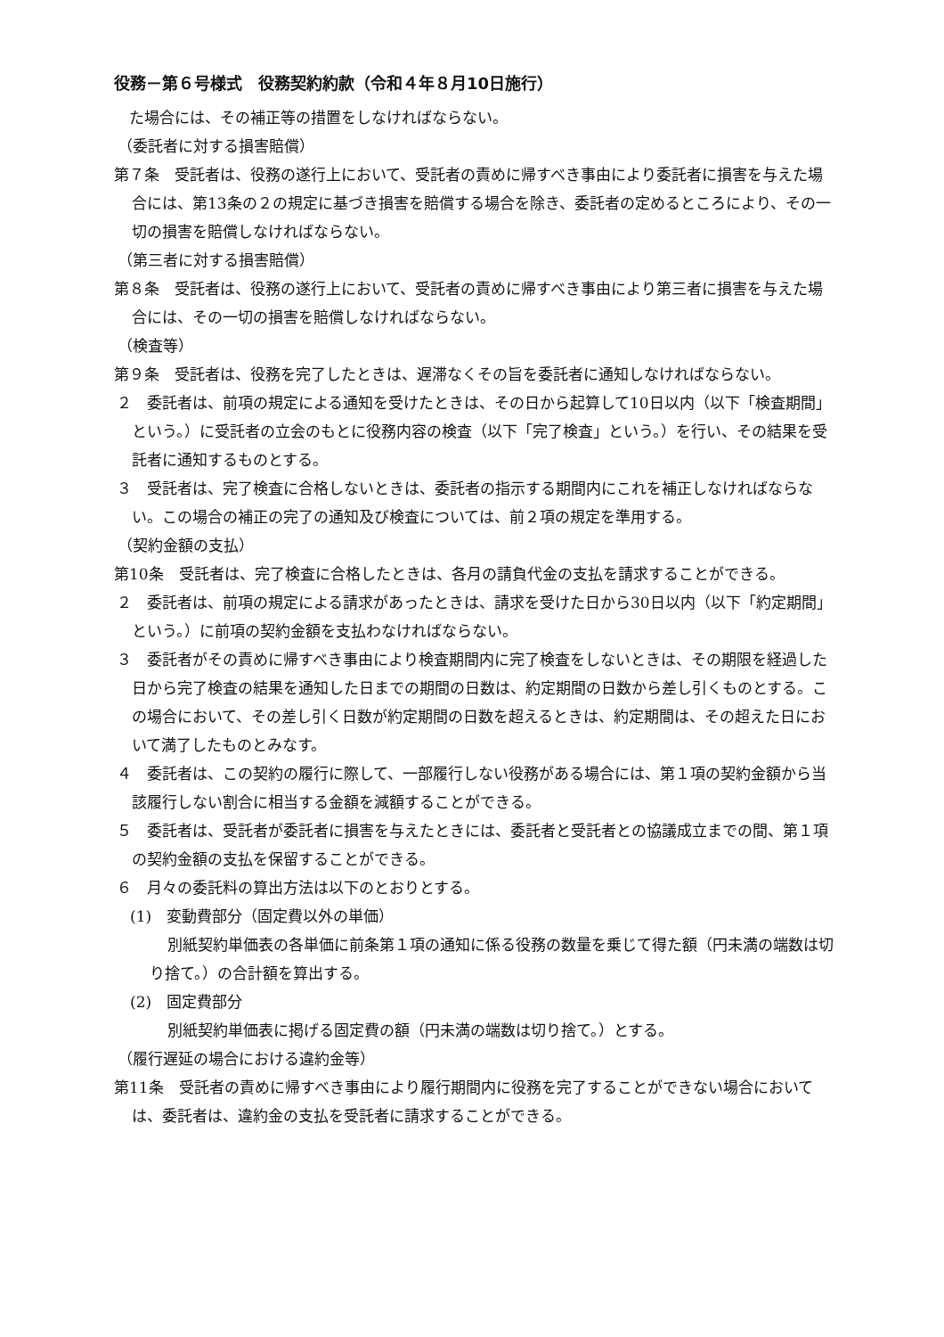役務－第６号様式　役務契約約款（令和４年８月10日施行）
　た場合には、その補正等の措置をしなければならない。
（委託者に対する損害賠償）
第７条　受託者は、役務の遂行上において、受託者の責めに帰すべき事由により委託者に損害を与えた場合には、第13条の２の規定に基づき損害を賠償する場合を除き、委託者の定めるところにより、その一切の損害を賠償しなければならない。
（第三者に対する損害賠償）
第８条　受託者は、役務の遂行上において、受託者の責めに帰すべき事由により第三者に損害を与えた場合には、その一切の損害を賠償しなければならない。
（検査等）
第９条　受託者は、役務を完了したときは、遅滞なくその旨を委託者に通知しなければならない。
２　委託者は、前項の規定による通知を受けたときは、その日から起算して10日以内（以下「検査期間」という。）に受託者の立会のもとに役務内容の検査（以下「完了検査」という。）を行い、その結果を受託者に通知するものとする。
３　受託者は、完了検査に合格しないときは、委託者の指示する期間内にこれを補正しなければならない。この場合の補正の完了の通知及び検査については、前２項の規定を準用する。
（契約金額の支払）
第10条　受託者は、完了検査に合格したときは、各月の請負代金の支払を請求することができる。
２　委託者は、前項の規定による請求があったときは、請求を受けた日から30日以内（以下「約定期間」という。）に前項の契約金額を支払わなければならない。
３　委託者がその責めに帰すべき事由により検査期間内に完了検査をしないときは、その期限を経過した日から完了検査の結果を通知した日までの期間の日数は、約定期間の日数から差し引くものとする。この場合において、その差し引く日数が約定期間の日数を超えるときは、約定期間は、その超えた日において満了したものとみなす。
４　委託者は、この契約の履行に際して、一部履行しない役務がある場合には、第１項の契約金額から当該履行しない割合に相当する金額を減額することができる。
５　委託者は、受託者が委託者に損害を与えたときには、委託者と受託者との協議成立までの間、第１項の契約金額の支払を保留することができる。
６　月々の委託料の算出方法は以下のとおりとする。
(1)　変動費部分（固定費以外の単価）
別紙契約単価表の各単価に前条第１項の通知に係る役務の数量を乗じて得た額（円未満の端数は切り捨て。）の合計額を算出する。
(2)　固定費部分
別紙契約単価表に掲げる固定費の額（円未満の端数は切り捨て。）とする。
（履行遅延の場合における違約金等）
第11条　受託者の責めに帰すべき事由により履行期間内に役務を完了することができない場合においては、委託者は、違約金の支払を受託者に請求することができる。